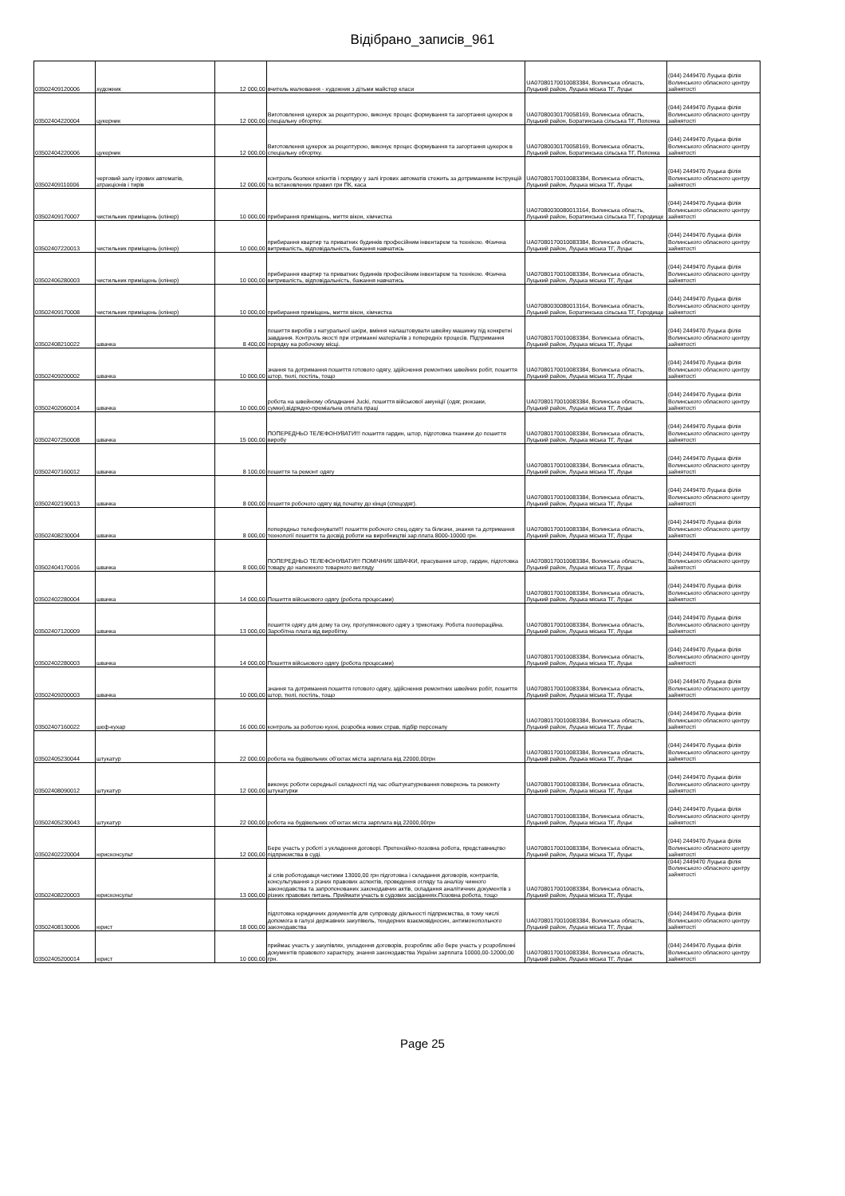Відібрано_записів_961
| 03502409120006 | художник | 12 000,00 | вчитель малювання - художник з дітьми майстер класи | UA07080170010083384, Волинська область, Луцький район, Луцька міська ТГ, Луцьк | (044) 2449470 Луцька філія Волинського обласного центру зайнятості |
| 03502404220004 | цукерник | 12 000,00 | Виготовлення цукерок за рецептурою, виконує процес формування та загортання цукерок в спеціальну обгортку. | UA07080030170058169, Волинська область, Луцький район, Боратинська сільська ТГ, Полонка | (044) 2449470 Луцька філія Волинського обласного центру зайнятості |
| 03502404220006 | цукерник | 12 000,00 | Виготовлення цукерок за рецептурою, виконує процес формування та загортання цукерок в спеціальну обгортку. | UA07080030170058169, Волинська область, Луцький район, Боратинська сільська ТГ, Полонка | (044) 2449470 Луцька філія Волинського обласного центру зайнятості |
| 03502409110006 | черговий залу ігрових автоматів, атракціонів і тирів | 12 000,00 | контроль безпеки клієнтів і порядку у залі ігрових автоматів стежить за дотриманням інструкцій та встановлених правил гри ПК, каса | UA07080170010083384, Волинська область, Луцький район, Луцька міська ТГ, Луцьк | (044) 2449470 Луцька філія Волинського обласного центру зайнятості |
| 03502409170007 | чистильник приміщень (клінер) | 10 000,00 | прибирання приміщень, миття вікон, хімчистка | UA07080030080013164, Волинська область, Луцький район, Боратинська сільська ТГ, Городище | (044) 2449470 Луцька філія Волинського обласного центру зайнятості |
| 03502407220013 | чистильник приміщень (клінер) | 10 000,00 | прибирання квартир та приватних будинків професійним інвентарем та технікою. Фізична витривалість, відповідальність, бажання навчатись | UA07080170010083384, Волинська область, Луцький район, Луцька міська ТГ, Луцьк | (044) 2449470 Луцька філія Волинського обласного центру зайнятості |
| 03502406280003 | чистильник приміщень (клінер) | 10 000,00 | прибирання квартир та приватних будинків професійним інвентарем та технікою. Фізична витривалість, відповідальність, бажання навчатись | UA07080170010083384, Волинська область, Луцький район, Луцька міська ТГ, Луцьк | (044) 2449470 Луцька філія Волинського обласного центру зайнятості |
| 03502409170008 | чистильник приміщень (клінер) | 10 000,00 | прибирання приміщень, миття вікон, хімчистка | UA07080030080013164, Волинська область, Луцький район, Боратинська сільська ТГ, Городище | (044) 2449470 Луцька філія Волинського обласного центру зайнятості |
| 03502408210022 | швачка | 8 400,00 | пошиття виробів з натуральної шкіри, вміння налаштовувати швейну машинку під конкретні завдання. Контроль якості при отриманні матеріалів з попередніх процесів. Підтримання порядку на робочому місці. | UA07080170010083384, Волинська область, Луцький район, Луцька міська ТГ, Луцьк | (044) 2449470 Луцька філія Волинського обласного центру зайнятості |
| 03502409200002 | швачка | 10 000,00 | знання та дотримання пошиття готового одягу, здійснення ремонтних швейних робіт, пошиття штор, тюлі, постіль, тощо | UA07080170010083384, Волинська область, Луцький район, Луцька міська ТГ, Луцьк | (044) 2449470 Луцька філія Волинського обласного центру зайнятості |
| 03502402060014 | швачка | 10 000,00 | робота на швейному обладнанні Jucki, пошиття військової амуніції (одяг, рюкзаки, сумки),відрядно-преміальна оплата праці | UA07080170010083384, Волинська область, Луцький район, Луцька міська ТГ, Луцьк | (044) 2449470 Луцька філія Волинського обласного центру зайнятості |
| 03502407250008 | швачка | 15 000,00 | ПОПЕРЕДНЬО ТЕЛЕФОНУВАТИ!!! пошиття гардин, штор, підготовка тканини до пошиття виробу | UA07080170010083384, Волинська область, Луцький район, Луцька міська ТГ, Луцьк | (044) 2449470 Луцька філія Волинського обласного центру зайнятості |
| 03502407160012 | швачка | 8 100,00 | пошиття та ремонт одягу | UA07080170010083384, Волинська область, Луцький район, Луцька міська ТГ, Луцьк | (044) 2449470 Луцька філія Волинського обласного центру зайнятості |
| 03502402190013 | швачка | 8 000,00 | пошиття робочого одягу від початку до кінця (спецодяг). | UA07080170010083384, Волинська область, Луцький район, Луцька міська ТГ, Луцьк | (044) 2449470 Луцька філія Волинського обласного центру зайнятості |
| 03502408230004 | швачка | 8 000,00 | попередньо телефонувати!!! пошиття робочого спец.одягу та білизни, знання та дотримання технології пошиття та досвід роботи на виробництві зар.плата 8000-10000 грн. | UA07080170010083384, Волинська область, Луцький район, Луцька міська ТГ, Луцьк | (044) 2449470 Луцька філія Волинського обласного центру зайнятості |
| 03502404170016 | швачка | 8 000,00 | ПОПЕРЕДНЬО ТЕЛЕФОНУВАТИ!!! ПОМІЧНИК ШВАЧКИ, прасування штор, гардин, підготовка товару до належного товарного вигляду | UA07080170010083384, Волинська область, Луцький район, Луцька міська ТГ, Луцьк | (044) 2449470 Луцька філія Волинського обласного центру зайнятості |
| 03502402280004 | швачка | 14 000,00 | Пошиття військового одягу (робота процесами) | UA07080170010083384, Волинська область, Луцький район, Луцька міська ТГ, Луцьк | (044) 2449470 Луцька філія Волинського обласного центру зайнятості |
| 03502407120009 | швачка | 13 000,00 | пошиття одягу для дому та сну, прогулянкового одягу з трикотажу. Робота поопераційна. Заробітна плата від виробітку. | UA07080170010083384, Волинська область, Луцький район, Луцька міська ТГ, Луцьк | (044) 2449470 Луцька філія Волинського обласного центру зайнятості |
| 03502402280003 | швачка | 14 000,00 | Пошиття військового одягу (робота процесами) | UA07080170010083384, Волинська область, Луцький район, Луцька міська ТГ, Луцьк | (044) 2449470 Луцька філія Волинського обласного центру зайнятості |
| 03502409200003 | швачка | 10 000,00 | знання та дотримання пошиття готового одягу, здійснення ремонтних швейних робіт, пошиття штор, тюлі, постіль, тощо | UA07080170010083384, Волинська область, Луцький район, Луцька міська ТГ, Луцьк | (044) 2449470 Луцька філія Волинського обласного центру зайнятості |
| 03502407160022 | шеф-кухар | 16 000,00 | контроль за роботою кухні, розробка нових страв, підбір персоналу | UA07080170010083384, Волинська область, Луцький район, Луцька міська ТГ, Луцьк | (044) 2449470 Луцька філія Волинського обласного центру зайнятості |
| 03502405230044 | штукатур | 22 000,00 | робота на будівельних об'єктах міста зарплата від 22000,00грн | UA07080170010083384, Волинська область, Луцький район, Луцька міська ТГ, Луцьк | (044) 2449470 Луцька філія Волинського обласного центру зайнятості |
| 03502408090012 | штукатур | 12 000,00 | виконує роботи середньої складності під час обштукатурювання поверхонь та ремонту штукатурки | UA07080170010083384, Волинська область, Луцький район, Луцька міська ТГ, Луцьк | (044) 2449470 Луцька філія Волинського обласного центру зайнятості |
| 03502405230043 | штукатур | 22 000,00 | робота на будівельних об'єктах міста зарплата від 22000,00грн | UA07080170010083384, Волинська область, Луцький район, Луцька міська ТГ, Луцьк | (044) 2449470 Луцька філія Волинського обласного центру зайнятості |
| 03502402220004 | юрисконсульт | 12 000,00 | Бере участь у роботі з укладення договорі. Претензійно-позовна робота, представництво підприємства в суді. | UA07080170010083384, Волинська область, Луцький район, Луцька міська ТГ, Луцьк | (044) 2449470 Луцька філія Волинського обласного центру зайнятості |
| 03502408220003 | юрисконсульт | 13 000,00 | зі слів роботодавця чистими 13000,00 грн підготовка і складання договорів, контрактів, консультування з різних правових аспектів, проведення огляду та аналізу чинного законодавства та запропонованих законодавчих актів, складання аналітичних документів з різних правових питань. Приймати участь в судових засіданнях.Позовна робота, тощо | UA07080170010083384, Волинська область, Луцький район, Луцька міська ТГ, Луцьк | (044) 2449470 Луцька філія Волинського обласного центру зайнятості |
| 03502408130006 | юрист | 18 000,00 | підготовка юридичних документів для супроводу діяльності підприємства, в тому числі допомога в галузі державних закупівель, тендерних взаємовідносин, антимонопольного законодавства | UA07080170010083384, Волинська область, Луцький район, Луцька міська ТГ, Луцьк | (044) 2449470 Луцька філія Волинського обласного центру зайнятості |
| 03502405200014 | юрист | 10 000,00 | приймає участь у закупівлях, укладення договорів, розробляє або бере участь у розробленні документів правового характеру, знання законодавства України зарплата 10000,00-12000,00 грн. | UA07080170010083384, Волинська область, Луцький район, Луцька міська ТГ, Луцьк | (044) 2449470 Луцька філія Волинського обласного центру зайнятості |
Page 25